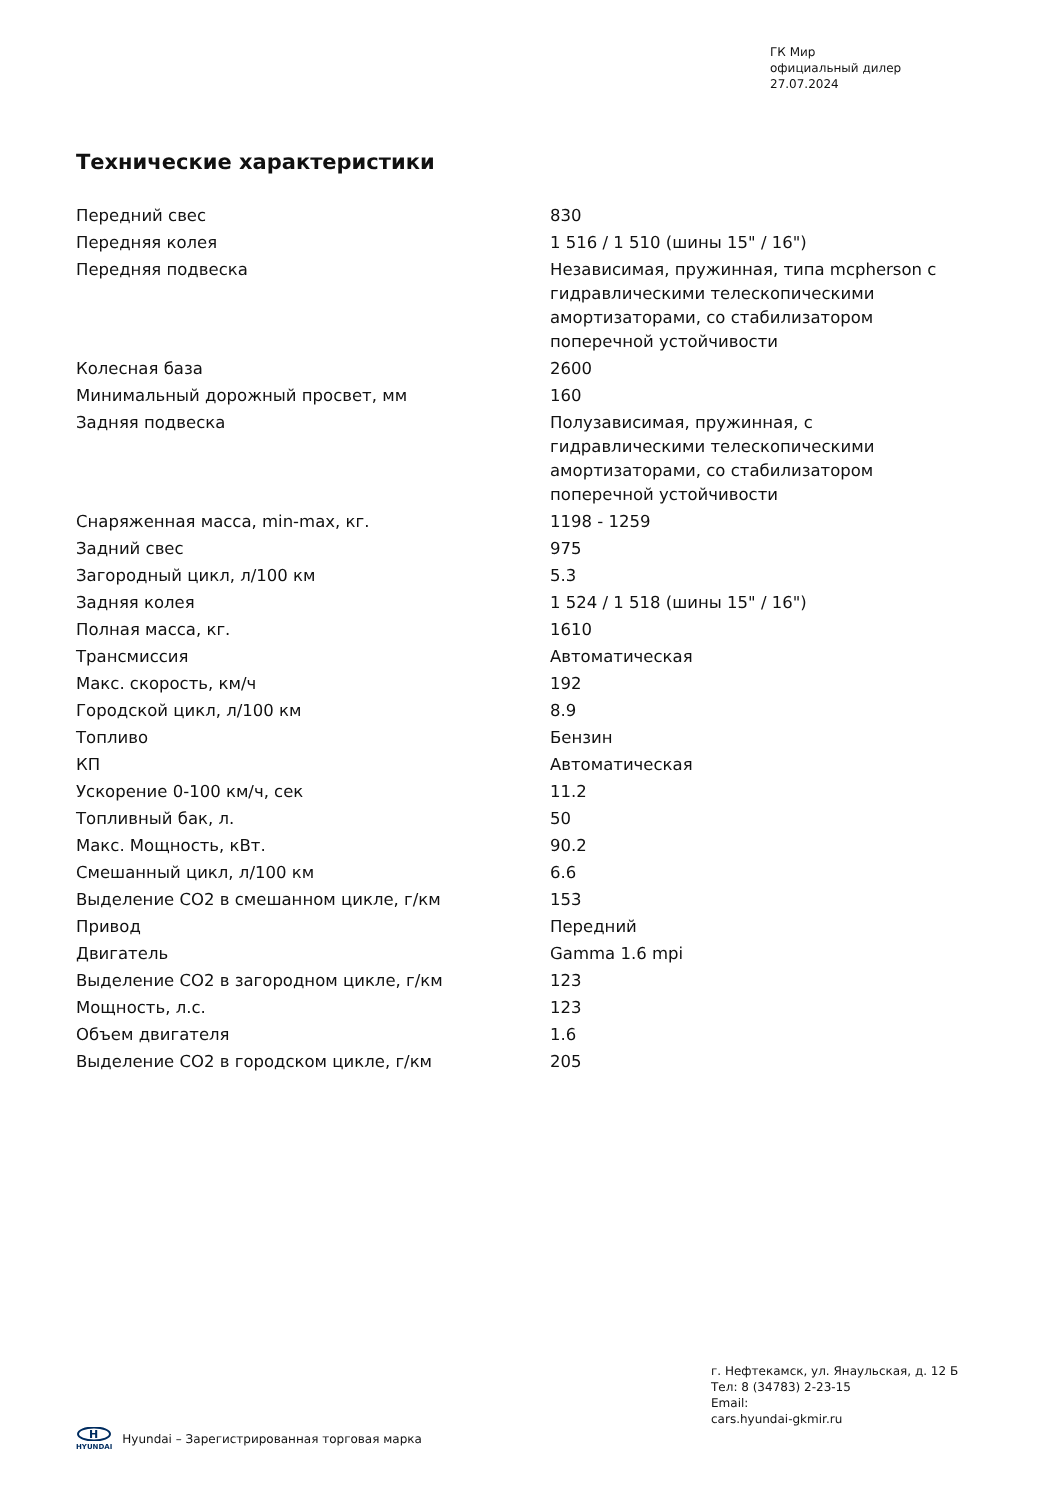ГК Мир
официальный дилер
27.07.2024
Технические характеристики
| Передний свес | 830 |
| Передняя колея | 1 516 / 1 510 (шины 15" / 16") |
| Передняя подвеска | Независимая, пружинная, типа mcpherson с гидравлическими телескопическими амортизаторами, со стабилизатором поперечной устойчивости |
| Колесная база | 2600 |
| Минимальный дорожный просвет, мм | 160 |
| Задняя подвеска | Полузависимая, пружинная, с гидравлическими телескопическими амортизаторами, со стабилизатором поперечной устойчивости |
| Снаряженная масса, min-max, кг. | 1198 - 1259 |
| Задний свес | 975 |
| Загородный цикл, л/100 км | 5.3 |
| Задняя колея | 1 524 / 1 518 (шины 15" / 16") |
| Полная масса, кг. | 1610 |
| Трансмиссия | Автоматическая |
| Макс. скорость, км/ч | 192 |
| Городской цикл, л/100 км | 8.9 |
| Топливо | Бензин |
| КП | Автоматическая |
| Ускорение 0-100 км/ч, сек | 11.2 |
| Топливный бак, л. | 50 |
| Макс. Мощность, кВт. | 90.2 |
| Смешанный цикл, л/100 км | 6.6 |
| Выделение СО2 в смешанном цикле, г/км | 153 |
| Привод | Передний |
| Двигатель | Gamma 1.6 mpi |
| Выделение СО2 в загородном цикле, г/км | 123 |
| Мощность, л.с. | 123 |
| Объем двигателя | 1.6 |
| Выделение СО2 в городском цикле, г/км | 205 |
г. Нефтекамск, ул. Янаульская, д. 12 Б
Тел: 8 (34783) 2-23-15
Email:
cars.hyundai-gkmir.ru
H
HYUNDAI
Hyundai – Зарегистрированная торговая марка